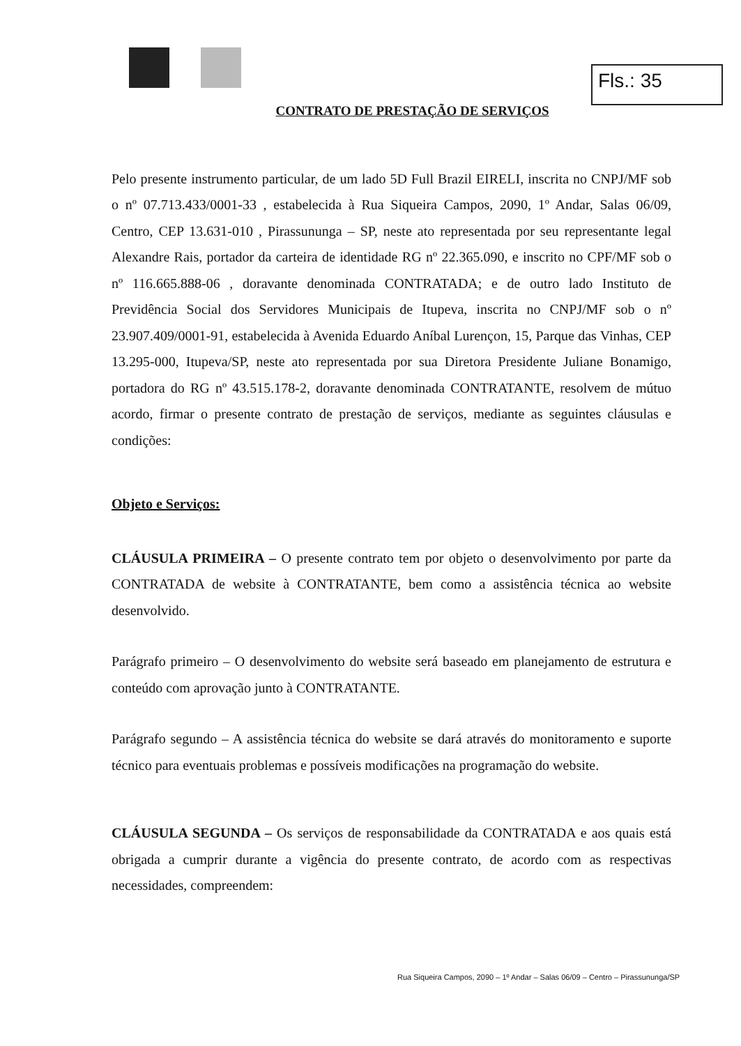Fls.: 35
CONTRATO DE PRESTAÇÃO DE SERVIÇOS
Pelo presente instrumento particular, de um lado 5D Full Brazil EIRELI, inscrita no CNPJ/MF sob o nº 07.713.433/0001-33 , estabelecida à Rua Siqueira Campos, 2090, 1º Andar, Salas 06/09, Centro, CEP 13.631-010 , Pirassununga – SP, neste ato representada por seu representante legal Alexandre Rais, portador da carteira de identidade RG nº 22.365.090, e inscrito no CPF/MF sob o nº 116.665.888-06 , doravante denominada CONTRATADA; e de outro lado Instituto de Previdência Social dos Servidores Municipais de Itupeva, inscrita no CNPJ/MF sob o nº 23.907.409/0001-91, estabelecida à Avenida Eduardo Aníbal Lurençon, 15, Parque das Vinhas, CEP 13.295-000, Itupeva/SP, neste ato representada por sua Diretora Presidente Juliane Bonamigo, portadora do RG nº 43.515.178-2, doravante denominada CONTRATANTE, resolvem de mútuo acordo, firmar o presente contrato de prestação de serviços, mediante as seguintes cláusulas e condições:
Objeto e Serviços:
CLÁUSULA PRIMEIRA – O presente contrato tem por objeto o desenvolvimento por parte da CONTRATADA de website à CONTRATANTE, bem como a assistência técnica ao website desenvolvido.
Parágrafo primeiro – O desenvolvimento do website será baseado em planejamento de estrutura e conteúdo com aprovação junto à CONTRATANTE.
Parágrafo segundo – A assistência técnica do website se dará através do monitoramento e suporte técnico para eventuais problemas e possíveis modificações na programação do website.
CLÁUSULA SEGUNDA – Os serviços de responsabilidade da CONTRATADA e aos quais está obrigada a cumprir durante a vigência do presente contrato, de acordo com as respectivas necessidades, compreendem:
Rua Siqueira Campos, 2090 – 1º Andar – Salas 06/09 – Centro – Pirassununga/SP